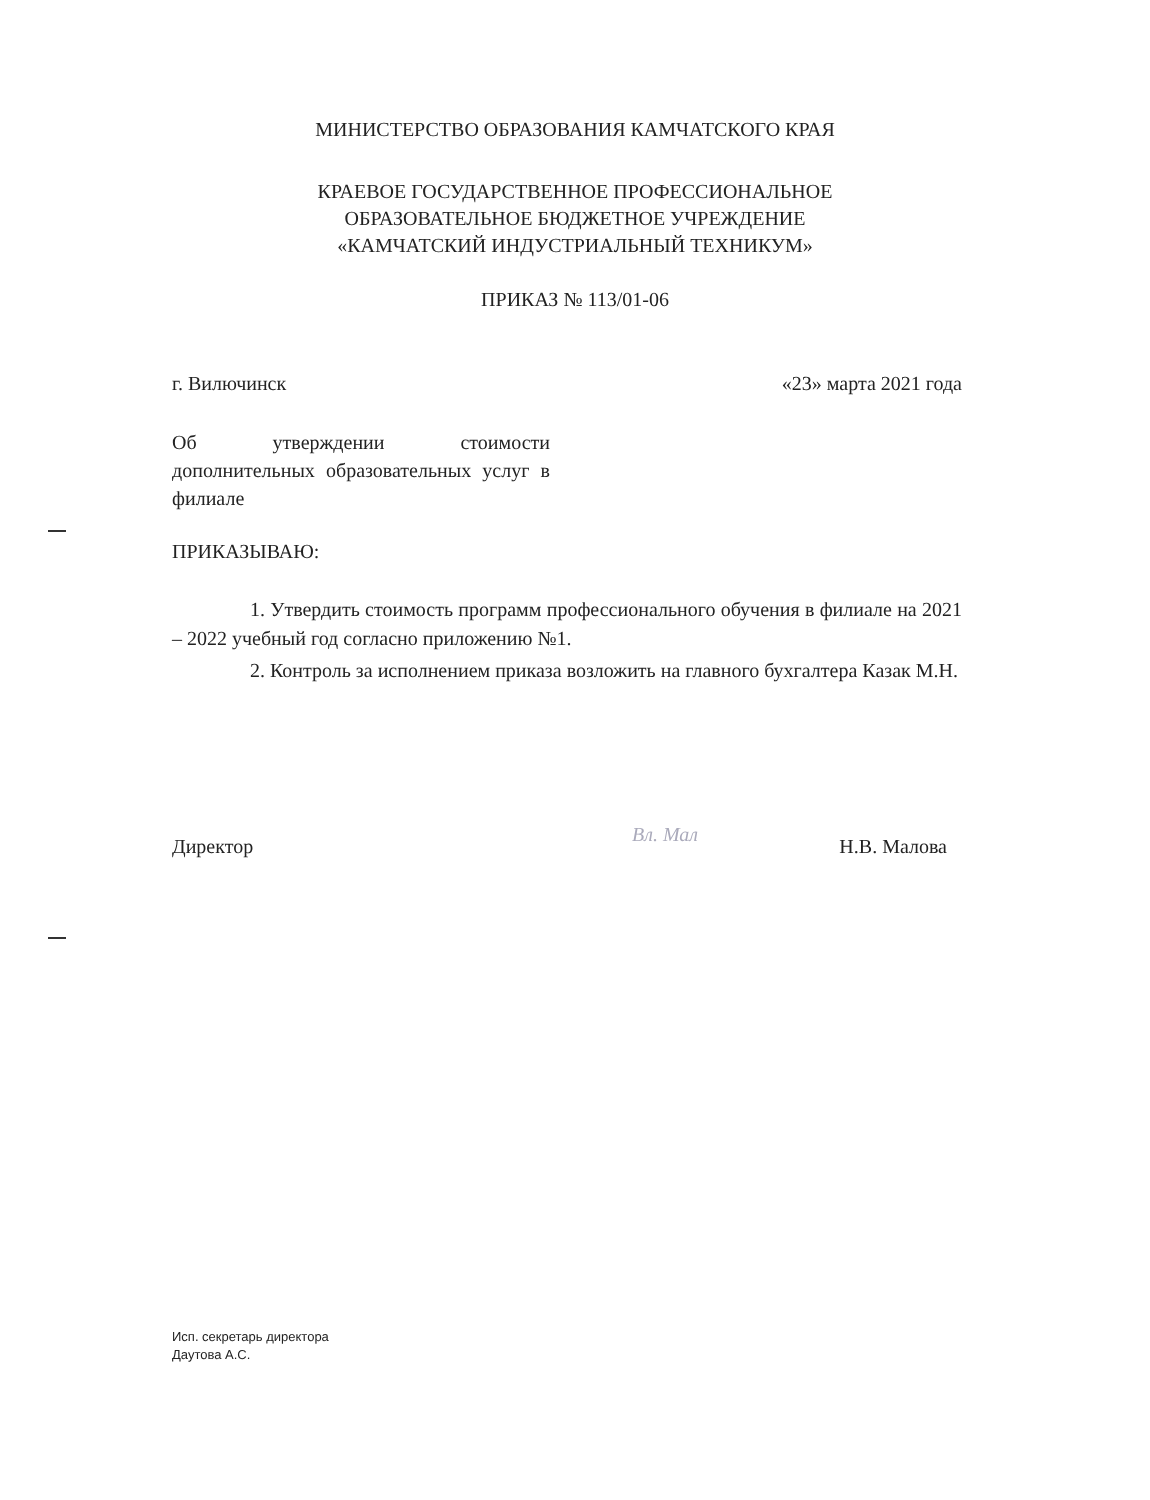МИНИСТЕРСТВО ОБРАЗОВАНИЯ КАМЧАТСКОГО КРАЯ
КРАЕВОЕ ГОСУДАРСТВЕННОЕ ПРОФЕССИОНАЛЬНОЕ
ОБРАЗОВАТЕЛЬНОЕ БЮДЖЕТНОЕ УЧРЕЖДЕНИЕ
«КАМЧАТСКИЙ ИНДУСТРИАЛЬНЫЙ ТЕХНИКУМ»
ПРИКАЗ № 113/01-06
г. Вилючинск «23» марта 2021 года
Об утверждении стоимости дополнительных образовательных услуг в филиале
ПРИКАЗЫВАЮ:
1. Утвердить стоимость программ профессионального обучения в филиале на 2021 – 2022 учебный год согласно приложению №1.
2. Контроль за исполнением приказа возложить на главного бухгалтера Казак М.Н.
Директор
Вл. Мал
Н.В. Малова
Исп. секретарь директора
Даутова А.С.